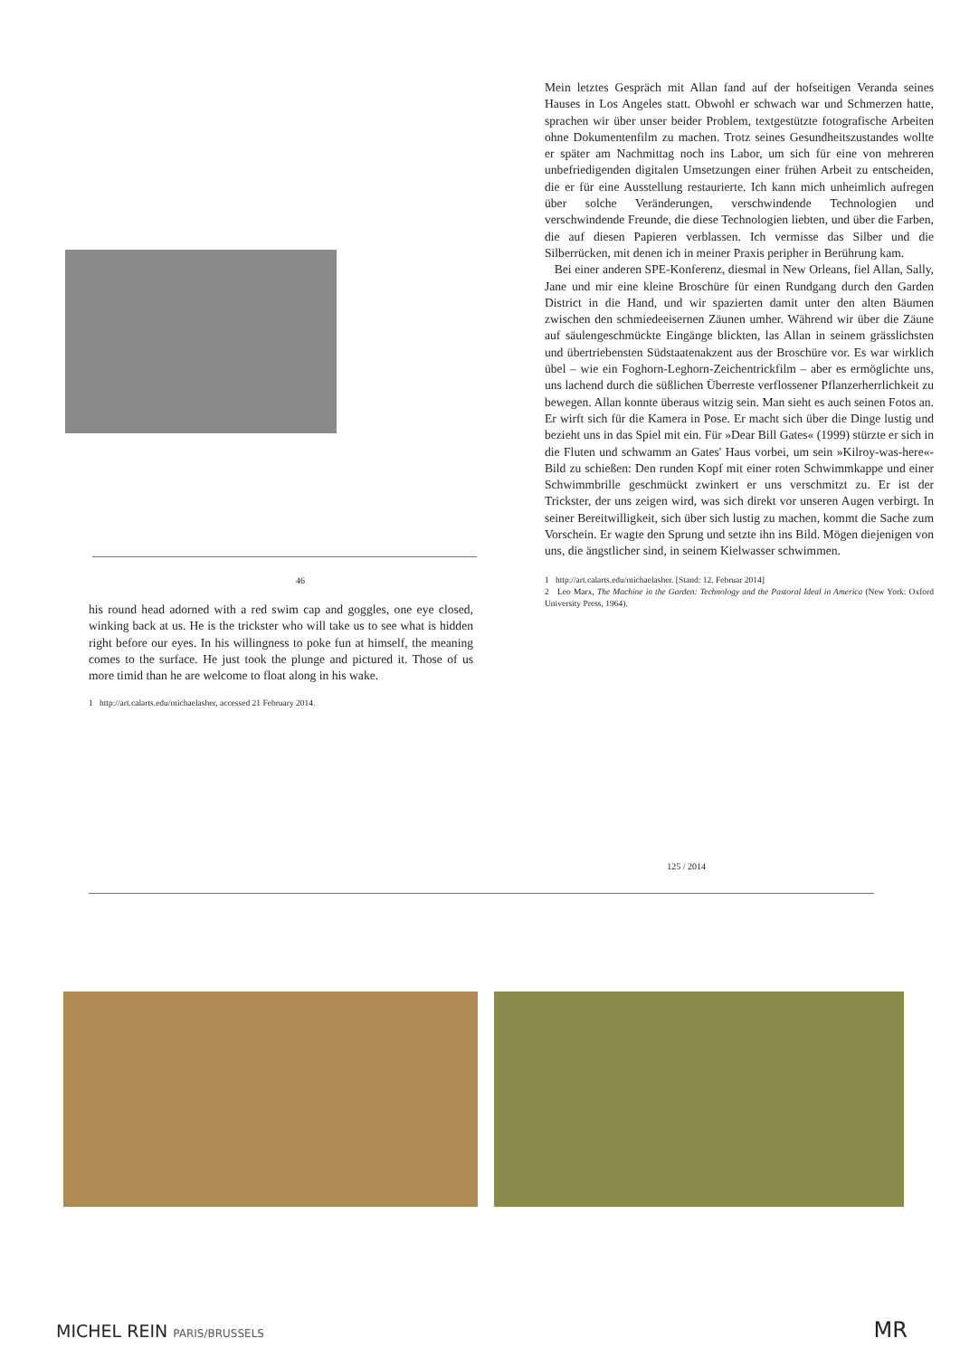46
his round head adorned with a red swim cap and goggles, one eye closed, winking back at us. He is the trickster who will take us to see what is hidden right before our eyes. In his willingness to poke fun at himself, the meaning comes to the surface. He just took the plunge and pictured it. Those of us more timid than he are welcome to float along in his wake.
1 http://art.calarts.edu/michaelasher, accessed 21 February 2014.
Mein letztes Gespräch mit Allan fand auf der hofseitigen Veranda seines Hauses in Los Angeles statt. Obwohl er schwach war und Schmerzen hatte, sprachen wir über unser beider Problem, textgestützte fotografische Arbeiten ohne Dokumentenfilm zu machen. Trotz seines Gesundheitszustandes wollte er später am Nachmittag noch ins Labor, um sich für eine von mehreren unbefriedigenden digitalen Umsetzungen einer frühen Arbeit zu entscheiden, die er für eine Ausstellung restaurierte. Ich kann mich unheimlich aufregen über solche Veränderungen, verschwindende Technologien und verschwindende Freunde, die diese Technologien liebten, und über die Farben, die auf diesen Papieren verblassen. Ich vermisse das Silber und die Silberrücken, mit denen ich in meiner Praxis peripher in Berührung kam.
Bei einer anderen SPE-Konferenz, diesmal in New Orleans, fiel Allan, Sally, Jane und mir eine kleine Broschüre für einen Rundgang durch den Garden District in die Hand, und wir spazierten damit unter den alten Bäumen zwischen den schmiedeeisernen Zäunen umher. Während wir über die Zäune auf säulengeschmückte Eingänge blickten, las Allan in seinem grässlichsten und übertriebensten Südstaatenakzent aus der Broschüre vor. Es war wirklich übel – wie ein Foghorn-Leghorn-Zeichentrickfilm – aber es ermöglichte uns, uns lachend durch die süßlichen Überreste verflossener Pflanzerherrlichkeit zu bewegen. Allan konnte überaus witzig sein. Man sieht es auch seinen Fotos an. Er wirft sich für die Kamera in Pose. Er macht sich über die Dinge lustig und bezieht uns in das Spiel mit ein. Für »Dear Bill Gates« (1999) stürzte er sich in die Fluten und schwamm an Gates' Haus vorbei, um sein »Kilroy-was-here«-Bild zu schießen: Den runden Kopf mit einer roten Schwimmkappe und einer Schwimmbrille geschmückt zwinkert er uns verschmitzt zu. Er ist der Trickster, der uns zeigen wird, was sich direkt vor unseren Augen verbirgt. In seiner Bereitwilligkeit, sich über sich lustig zu machen, kommt die Sache zum Vorschein. Er wagte den Sprung und setzte ihn ins Bild. Mögen diejenigen von uns, die ängstlicher sind, in seinem Kielwasser schwimmen.
1 http://art.calarts.edu/michaelasher. [Stand: 12. Februar 2014]
2 Leo Marx, The Machine in the Garden: Technology and the Pastoral Ideal in America (New York: Oxford University Press, 1964).
125 / 2014
MICHEL REIN PARIS/BRUSSELS MR